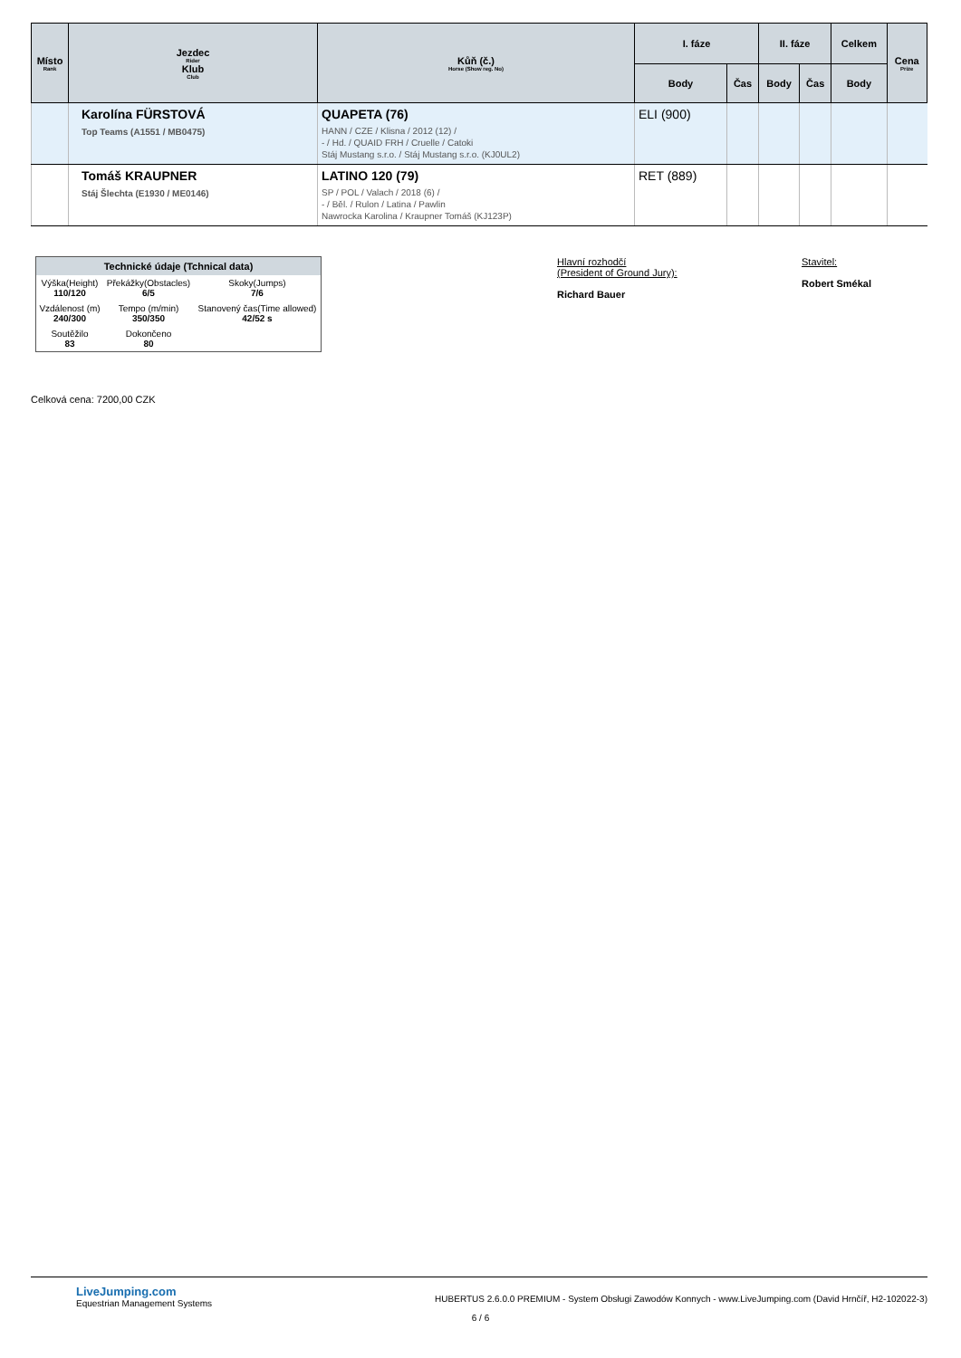| Místo Rank | Jezdec Rider Klub Club | Kůň (č.) Horse (Show reg. No) | I. fáze | | II. fáze | | Celkem | Cena Prize |
| --- | --- | --- | --- | --- | --- | --- | --- | --- |
| | | | Body | Čas | Body | Čas | Body | |
| | Karolína FÜRSTOVÁ Top Teams (A1551 / MB0475) | QUAPETA (76) HANN / CZE / Klisna / 2012 (12) / - / Hd. / QUAID FRH / Cruelle / Catoki Stáj Mustang s.r.o. / Stáj Mustang s.r.o. (KJ0UL2) | ELI (900) | | | | | |
| | Tomáš KRAUPNER Stáj Šlechta (E1930 / ME0146) | LATINO 120 (79) SP / POL / Valach / 2018 (6) / - / Běl. / Rulon / Latina / Pawlin Nawrocka Karolina / Kraupner Tomáš (KJ123P) | RET (889) | | | | | |
| Technické údaje (Tchnical data) | | |
| --- | --- | --- |
| Výška(Height) 110/120 | Překážky(Obstacles) 6/5 | Skoky(Jumps) 7/6 |
| Vzdálenost (m) 240/300 | Tempo (m/min) 350/350 | Stanovený čas(Time allowed) 42/52 s |
| Soutěžilo 83 | Dokončeno 80 | |
Hlavní rozhodčí
(President of Ground Jury):
Richard Bauer
Stavitel:
Robert Smékal
Celková cena: 7200,00 CZK
LiveJumping.com
Equestrian Management Systems
HUBERTUS 2.6.0.0 PREMIUM - System Obsługi Zawodów Konnych - www.LiveJumping.com (David Hrnčíř, H2-102022-3)
6 / 6